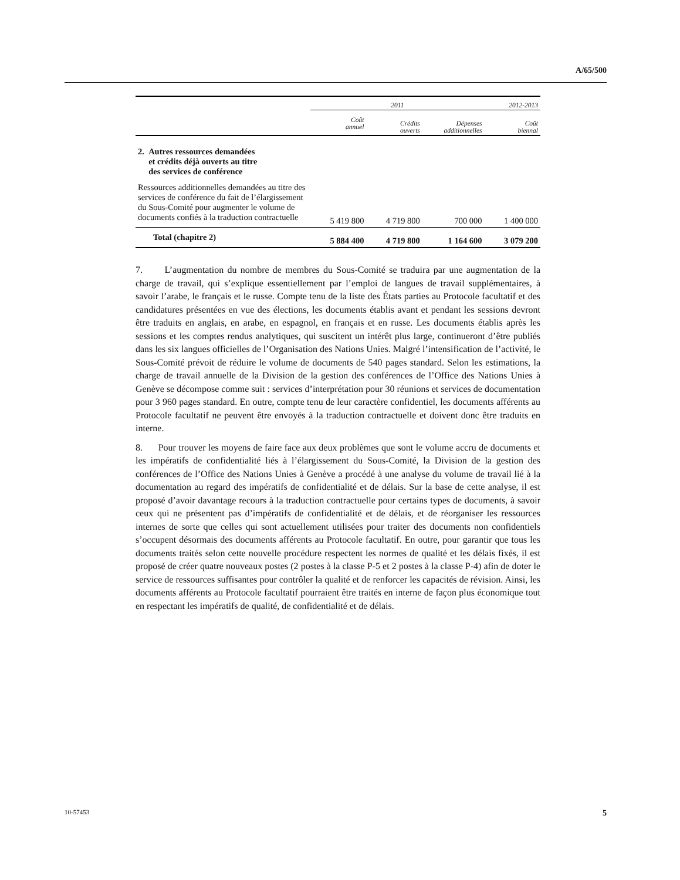A/65/500
| | 2011 | | | 2012-2013 |
| --- | --- | --- | --- | --- |
| | Coût annuel | Crédits ouverts | Dépenses additionnelles | Coût biennal |
| 2. Autres ressources demandées et crédits déjà ouverts au titre des services de conférence | | | | |
| Ressources additionnelles demandées au titre des services de conférence du fait de l’élargissement du Sous-Comité pour augmenter le volume de documents confiés à la traduction contractuelle | 5 419 800 | 4 719 800 | 700 000 | 1 400 000 |
| Total (chapitre 2) | 5 884 400 | 4 719 800 | 1 164 600 | 3 079 200 |
7. L’augmentation du nombre de membres du Sous-Comité se traduira par une augmentation de la charge de travail, qui s’explique essentiellement par l’emploi de langues de travail supplémentaires, à savoir l’arabe, le français et le russe. Compte tenu de la liste des États parties au Protocole facultatif et des candidatures présentées en vue des élections, les documents établis avant et pendant les sessions devront être traduits en anglais, en arabe, en espagnol, en français et en russe. Les documents établis après les sessions et les comptes rendus analytiques, qui suscitent un intérêt plus large, continueront d’être publiés dans les six langues officielles de l’Organisation des Nations Unies. Malgré l’intensification de l’activité, le Sous-Comité prévoit de réduire le volume de documents de 540 pages standard. Selon les estimations, la charge de travail annuelle de la Division de la gestion des conférences de l’Office des Nations Unies à Genève se décompose comme suit : services d’interprétation pour 30 réunions et services de documentation pour 3 960 pages standard. En outre, compte tenu de leur caractère confidentiel, les documents afférents au Protocole facultatif ne peuvent être envoyés à la traduction contractuelle et doivent donc être traduits en interne.
8. Pour trouver les moyens de faire face aux deux problèmes que sont le volume accru de documents et les impératifs de confidentialité liés à l’élargissement du Sous-Comité, la Division de la gestion des conférences de l’Office des Nations Unies à Genève a procédé à une analyse du volume de travail lié à la documentation au regard des impératifs de confidentialité et de délais. Sur la base de cette analyse, il est proposé d’avoir davantage recours à la traduction contractuelle pour certains types de documents, à savoir ceux qui ne présentent pas d’impératifs de confidentialité et de délais, et de réorganiser les ressources internes de sorte que celles qui sont actuellement utilisées pour traiter des documents non confidentiels s’occupent désormais des documents afférents au Protocole facultatif. En outre, pour garantir que tous les documents traités selon cette nouvelle procédure respectent les normes de qualité et les délais fixés, il est proposé de créer quatre nouveaux postes (2 postes à la classe P-5 et 2 postes à la classe P-4) afin de doter le service de ressources suffisantes pour contrôler la qualité et de renforcer les capacités de révision. Ainsi, les documents afférents au Protocole facultatif pourraient être traités en interne de façon plus économique tout en respectant les impératifs de qualité, de confidentialité et de délais.
10-57453 5